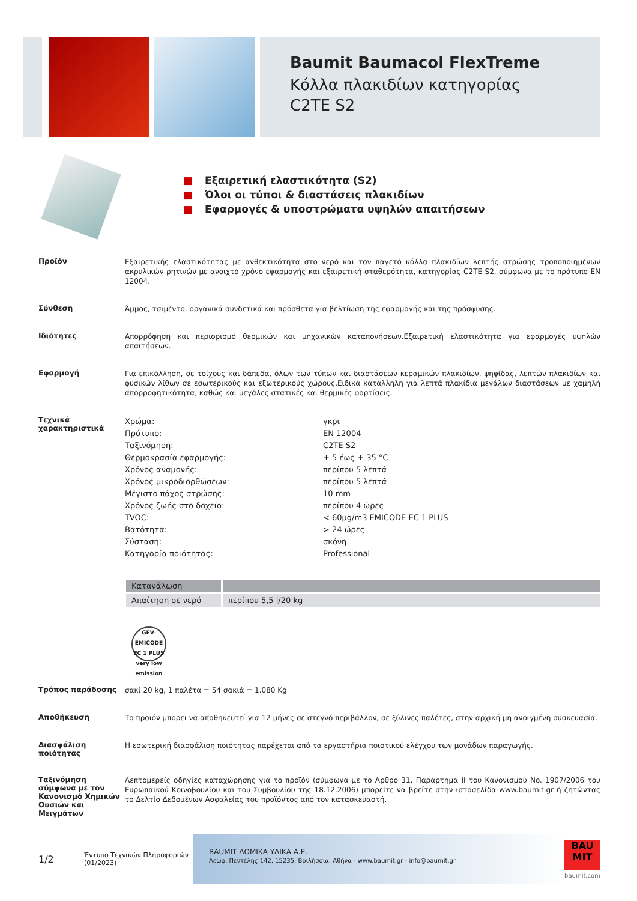Baumit Baumacol FlexTreme
Κόλλα πλακιδίων κατηγορίας
C2TE S2
■ Εξαιρετική ελαστικότητα (S2)
■ Όλοι οι τύποι & διαστάσεις πλακιδίων
■ Εφαρμογές & υποστρώματα υψηλών απαιτήσεων
Προϊόν
Εξαιρετικής ελαστικότητας με ανθεκτικότητα στο νερό και τον παγετό κόλλα πλακιδίων λεπτής στρώσης τροποποιημένων ακρυλικών ρητινών με ανοιχτό χρόνο εφαρμογής και εξαιρετική σταθερότητα, κατηγορίας C2TE S2, σύμφωνα με το πρότυπο EN 12004.
Σύνθεση
Άμμος, τσιμέντο, οργανικά συνδετικά και πρόσθετα για βελτίωση της εφαρμογής και της πρόσφυσης.
Ιδιότητες
Απορρόφηση και περιορισμό θερμικών και μηχανικών καταπονήσεων.Εξαιρετική ελαστικότητα για εφαρμογές υψηλών απαιτήσεων.
Εφαρμογή
Για επικόλληση, σε τοίχους και δάπεδα, όλων των τύπων και διαστάσεων κεραμικών πλακιδίων, ψηφίδας, λεπτών πλακιδίων και φυσικών λίθων σε εσωτερικούς και εξωτερικούς χώρους.Ειδικά κατάλληλη για λεπτά πλακίδια μεγάλων διαστάσεων με χαμηλή απορροφητικότητα, καθώς και μεγάλες στατικές και θερμικές φορτίσεις.
Τεχνικά χαρακτηριστικά
| Χρώμα: | γκρι |
| Πρότυπο: | EN 12004 |
| Ταξινόμηση: | C2TE S2 |
| Θερμοκρασία εφαρμογής: | + 5 έως + 35 °C |
| Χρόνος αναμονής: | περίπου 5 λεπτά |
| Χρόνος μικροδιορθώσεων: | περίπου 5 λεπτά |
| Μέγιστο πάχος στρώσης: | 10 mm |
| Χρόνος ζωής στο δοχείο: | περίπου 4 ώρες |
| TVOC: | < 60µg/m3 EMICODE EC 1 PLUS |
| Βατότητα: | > 24 ώρες |
| Σύσταση: | σκόνη |
| Κατηγορία ποιότητας: | Professional |
| Κατανάλωση | |
| --- | --- |
| Απαίτηση σε νερό | περίπου 5,5 l/20 kg |
GEV-EMICODE
EC 1 PLUS
very low emission
Τρόπος παράδοσης
σακί 20 kg, 1 παλέτα = 54 σακιά = 1.080 Kg
Αποθήκευση
Το προϊόν μπορει να αποθηκευτεί για 12 μήνες σε στεγνό περιβάλλον, σε ξύλινες παλέτες, στην αρχική μη ανοιγμένη συσκευασία.
Διασφάλιση ποιότητας
Η εσωτερική διασφάλιση ποιότητας παρέχεται από τα εργαστήρια ποιοτικού ελέγχου των μονάδων παραγωγής.
Ταξινόμηση σύμφωνα με τον Κανονισμό Χημικών Ουσιών και Μειγμάτων
Λεπτομερείς οδηγίες καταχώρησης για το προϊόν (σύμφωνα με το Άρθρο 31, Παράρτημα II του Κανονισμού No. 1907/2006 του Ευρωπαϊκού Κοινοβουλίου και του Συμβουλίου της 18.12.2006) μπορείτε να βρείτε στην ιστοσελίδα www.baumit.gr ή ζητώντας το Δελτίο Δεδομένων Ασφαλείας του προϊόντος από τον κατασκευαστή.
1/2
Έντυπο Τεχνικών Πληροφοριών
(01/2023)
BAUMIT ΔΟΜΙΚΑ ΥΛΙΚΑ Α.Ε.
Λεωφ. Πεντέλης 142, 15235, Βριλήσσια, Αθήνα - www.baumit.gr - info@baumit.gr
BAU MIT
baumit.com